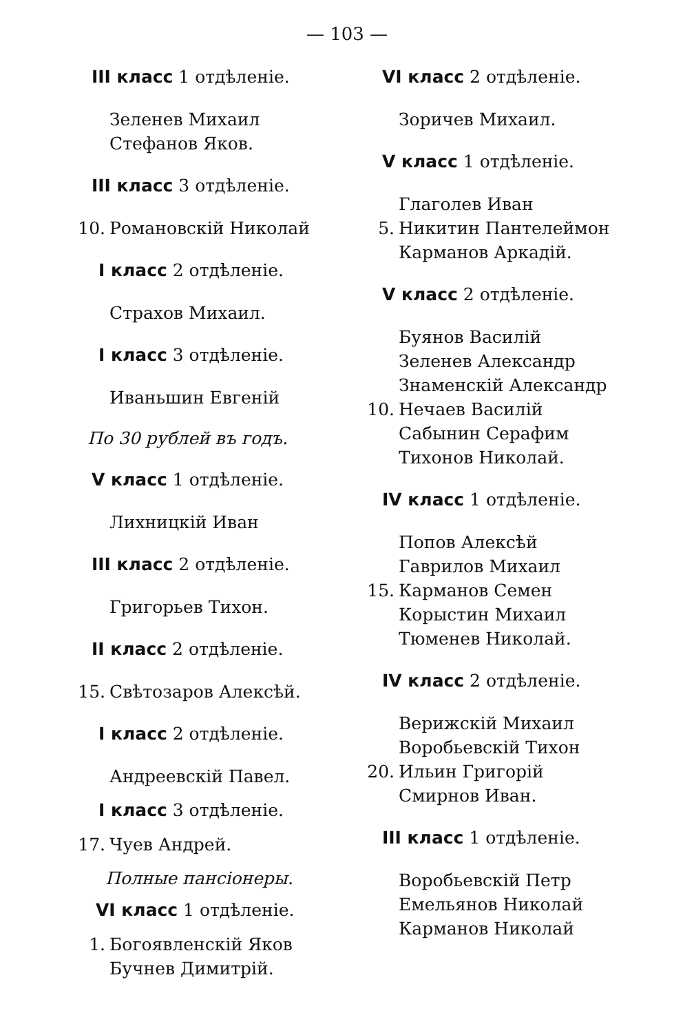— 103 —
III класс 1 отдѣленіе.
Зеленев Михаил
Стефанов Яков.
III класс 3 отдѣленіе.
10. Романовскій Николай
I класс 2 отдѣленіе.
Страхов Михаил.
I класс 3 отдѣленіе.
Иваньшин Евгеній
По 30 рублей въ годъ.
V класс 1 отдѣленіе.
Лихницкій Иван
III класс 2 отдѣленіе.
Григорьев Тихон.
II класс 2 отдѣленіе.
15. Свѣтозаров Алексѣй.
I класс 2 отдѣленіе.
Андреевскій Павел.
I класс 3 отдѣленіе.
17. Чуев Андрей.
Полные пансіонеры.
VI класс 1 отдѣленіе.
1. Богоявленскій Яков
Бучнев Димитрій.
VI класс 2 отдѣленіе.
Зоричев Михаил.
V класс 1 отдѣленіе.
Глаголев Иван
5. Никитин Пантелеймон
Карманов Аркадій.
V класс 2 отдѣленіе.
Буянов Василій
Зеленев Александр
Знаменскій Александр
10. Нечаев Василій
Сабынин Серафим
Тихонов Николай.
IV класс 1 отдѣленіе.
Попов Алексѣй
Гаврилов Михаил
15. Карманов Семен
Корыстин Михаил
Тюменев Николай.
IV класс 2 отдѣленіе.
Верижскій Михаил
Воробьевскій Тихон
20. Ильин Григорій
Смирнов Иван.
III класс 1 отдѣленіе.
Воробьевскій Петр
Емельянов Николай
Карманов Николай